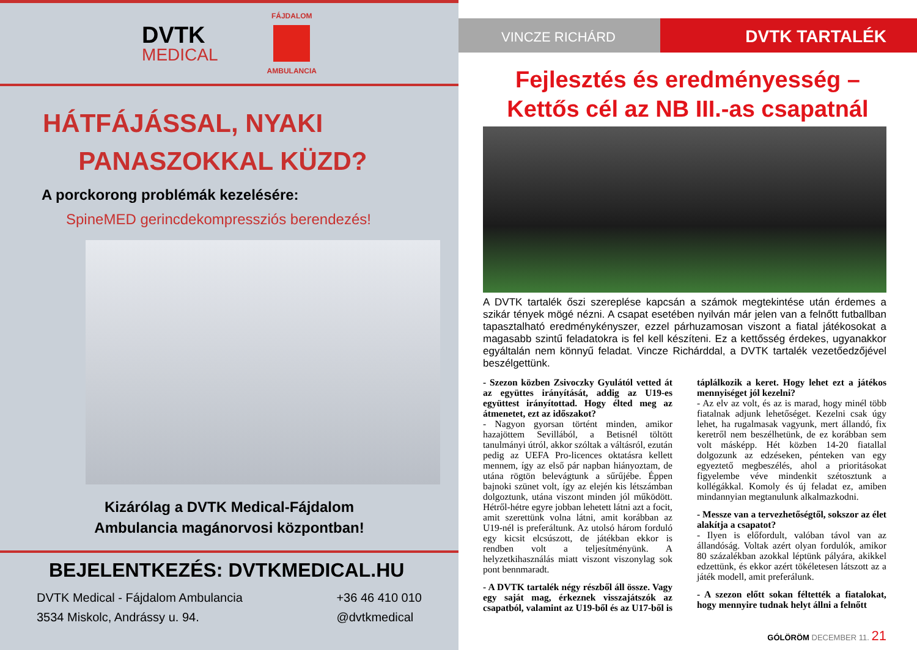DVTK
MEDICAL
FÁJDALOM
AMBULANCIA
HÁTFÁJÁSSAL, NYAKI
PANASZOKKAL KÜZD?
A porckorong problémák kezelésére:
SpineMED gerincdekompressziós berendezés!
Kizárólag a DVTK Medical-Fájdalom
Ambulancia magánorvosi központban!
BEJELENTKEZÉS: DVTKMEDICAL.HU
DVTK Medical - Fájdalom Ambulancia
3534 Miskolc, Andrássy u. 94.
+36 46 410 010
@dvtkmedical
VINCZE RICHÁRD
DVTK TARTALÉK
Fejlesztés és eredményesség –
Kettős cél az NB III.-as csapatnál
A DVTK tartalék őszi szereplése kapcsán a számok megtekintése után érdemes a szikár tények mögé nézni. A csapat esetében nyilván már jelen van a felnőtt futballban tapasztalható eredménykényszer, ezzel párhuzamosan viszont a fiatal játékosokat a magasabb szintű feladatokra is fel kell készíteni. Ez a kettősség érdekes, ugyanakkor egyáltalán nem könnyű feladat. Vincze Richárddal, a DVTK tartalék vezetőedzőjével beszélgettünk.
- Szezon közben Zsivoczky Gyulától vetted át az együttes irányítását, addig az U19-es együttest irányítottad. Hogy élted meg az átmenetet, ezt az időszakot?
- Nagyon gyorsan történt minden, amikor hazajöttem Sevillából, a Betisnél töltött tanulmányi útról, akkor szóltak a váltásról, ezután pedig az UEFA Pro-licences oktatásra kellett mennem, így az első pár napban hiányoztam, de utána rögtön belevágtunk a sűrűjébe. Éppen bajnoki szünet volt, így az elején kis létszámban dolgoztunk, utána viszont minden jól működött. Hétről-hétre egyre jobban lehetett látni azt a focit, amit szerettünk volna látni, amit korábban az U19-nél is preferáltunk. Az utolsó három forduló egy kicsit elcsúszott, de játékban ekkor is rendben volt a teljesítményünk. A helyzetkihasználás miatt viszont viszonylag sok pont bennmaradt.
- A DVTK tartalék négy részből áll össze. Vagy egy saját mag, érkeznek visszajátszók az csapatból, valamint az U19-ből és az U17-ből is táplálkozik a keret. Hogy lehet ezt a játékos mennyiséget jól kezelni?
- Az elv az volt, és az is marad, hogy minél több fiatalnak adjunk lehetőséget. Kezelni csak úgy lehet, ha rugalmasak vagyunk, mert állandó, fix keretről nem beszélhetünk, de ez korábban sem volt másképp. Hét közben 14-20 fiatallal dolgozunk az edzéseken, pénteken van egy egyeztető megbeszélés, ahol a prioritásokat figyelembe véve mindenkit szétosztunk a kollégákkal. Komoly és új feladat ez, amiben mindannyian megtanulunk alkalmazkodni.
- Messze van a tervezhetőségtől, sokszor az élet alakítja a csapatot?
- Ilyen is előfordult, valóban távol van az állandóság. Voltak azért olyan fordulók, amikor 80 százalékban azokkal léptünk pályára, akikkel edzettünk, és ekkor azért tökéletesen látszott az a játék modell, amit preferálunk.
- A szezon előtt sokan féltették a fiatalokat, hogy mennyire tudnak helyt állni a felnőtt
GÓLÖRÖM DECEMBER 11. 21